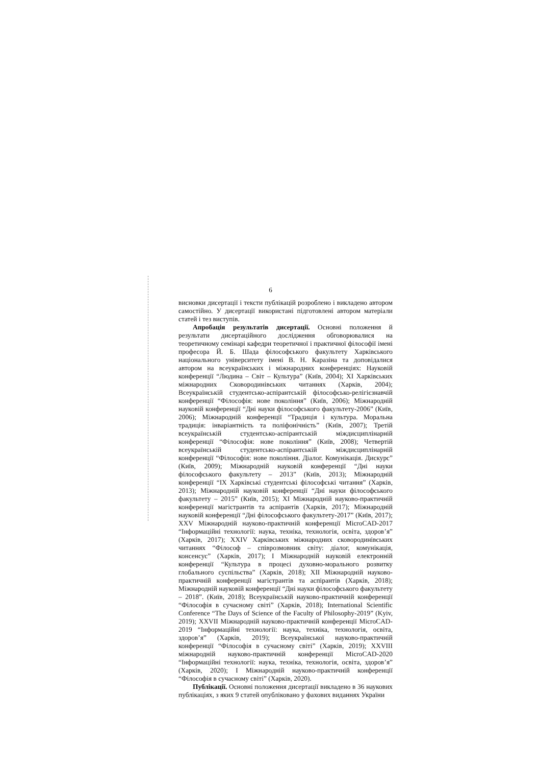6
висновки дисертації і тексти публікацій розроблено і викладено автором самостійно. У дисертації використані підготовлені автором матеріали статей і тез виступів.
Апробація результатів дисертації. Основні положення й результати дисертаційного дослідження обговорювалися на теоретичному семінарі кафедри теоретичної і практичної філософії імені професора Й. Б. Шада філософського факультету Харківського національного університету імені В. Н. Каразіна та доповідалися автором на всеукраїнських і міжнародних конференціях: Науковій конференції “Людина – Світ – Культура” (Київ, 2004); XI Харківських міжнародних Сковородинівських читаннях (Харків, 2004); Всеукраїнській студентсько-аспірантській філософсько-релігієзнавчій конференції “Філософія: нове покоління” (Київ, 2006); Міжнародній науковій конференції “Дні науки філософського факультету-2006” (Київ, 2006); Міжнародній конференції “Традиція і культура. Моральна традиція: інваріантність та поліфонічність” (Київ, 2007); Третій всеукраїнській студентсько-аспірантській міждисциплінарній конференції “Філософія: нове покоління” (Київ, 2008); Четвертій всеукраїнській студентсько-аспірантській міждисциплінарній конференції “Філософія: нове покоління. Діалог. Комунікація. Дискурс” (Київ, 2009); Міжнародній науковій конференції “Дні науки філософського факультету – 2013” (Київ, 2013); Міжнародній конференції “IX Харківські студентські філософські читання” (Харків, 2013); Міжнародній науковій конференції “Дні науки філософського факультету – 2015” (Київ, 2015); XI Міжнародній науково-практичній конференції магістрантів та аспірантів (Харків, 2017); Міжнародній науковій конференції “Дні філософського факультету-2017” (Київ, 2017); XXV Міжнародній науково-практичній конференції MicroCAD-2017 “Інформаційні технології: наука, техніка, технологія, освіта, здоров’я” (Харків, 2017); XXIV Харківських міжнародних сковородинівських читаннях “Філософ – співрозмовник світу: діалог, комунікація, консенсус” (Харків, 2017); I Міжнародній науковій електронній конференції “Культура в процесі духовно-морального розвитку глобального суспільства” (Харків, 2018); XII Міжнародній науково-практичній конференції магістрантів та аспірантів (Харків, 2018); Міжнародній науковій конференції “Дні науки філософського факультету – 2018”. (Київ, 2018); Всеукраїнській науково-практичній конференції “Філософія в сучасному світі” (Харків, 2018); International Scientific Conference “The Days of Science of the Faculty of Philosophy-2019” (Kyiv, 2019); XXVII Міжнародній науково-практичній конференції MicroCAD-2019 “Інформаційні технології: наука, техніка, технологія, освіта, здоров’я” (Харків, 2019); Всеукраїнської науково-практичній конференції “Філософія в сучасному світі” (Харків, 2019); XXVIII міжнародній науково-практичній конференції MicroCAD-2020 “Інформаційні технології: наука, техніка, технологія, освіта, здоров’я” (Харків, 2020); I Міжнародній науково-практичній конференції “Філософія в сучасному світі” (Харків, 2020).
Публікації. Основні положення дисертації викладено в 36 наукових публікаціях, з яких 9 статей опубліковано у фахових виданнях України